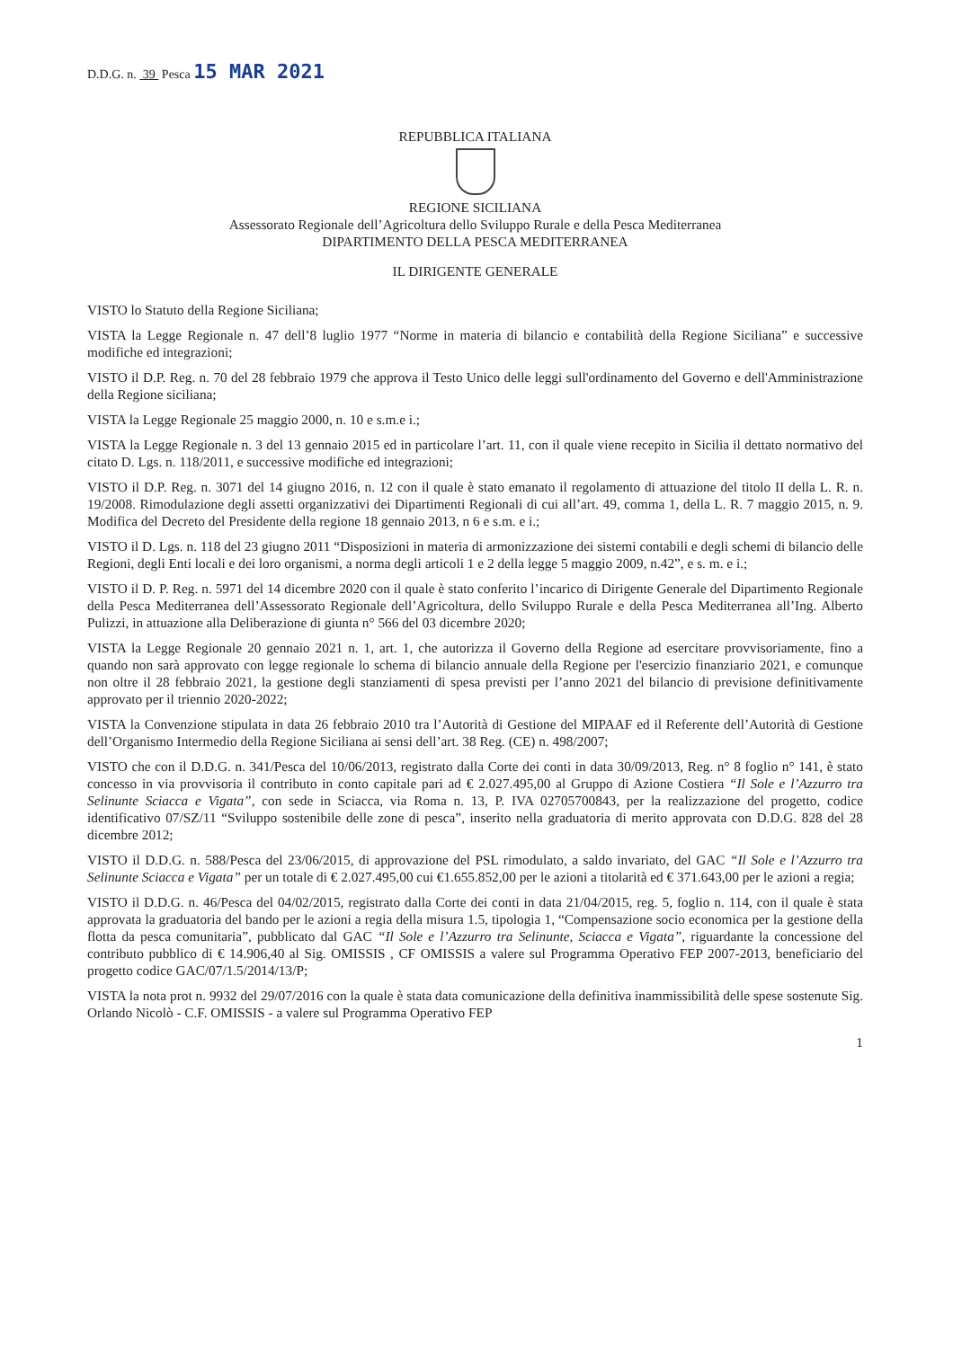D.D.G. n. 39 Pesca 15 MAR 2021
REPUBBLICA ITALIANA
REGIONE SICILIANA
Assessorato Regionale dell’Agricoltura dello Sviluppo Rurale e della Pesca Mediterranea
DIPARTIMENTO DELLA PESCA MEDITERRANEA
IL DIRIGENTE GENERALE
VISTO lo Statuto della Regione Siciliana;
VISTA la Legge Regionale n. 47 dell’8 luglio 1977 “Norme in materia di bilancio e contabilità della Regione Siciliana” e successive modifiche ed integrazioni;
VISTO il D.P. Reg. n. 70 del 28 febbraio 1979 che approva il Testo Unico delle leggi sull'ordinamento del Governo e dell'Amministrazione della Regione siciliana;
VISTA la Legge Regionale 25 maggio 2000, n. 10 e s.m.e i.;
VISTA la Legge Regionale n. 3 del 13 gennaio 2015 ed in particolare l’art. 11, con il quale viene recepito in Sicilia il dettato normativo del citato D. Lgs. n. 118/2011, e successive modifiche ed integrazioni;
VISTO il D.P. Reg. n. 3071 del 14 giugno 2016, n. 12 con il quale è stato emanato il regolamento di attuazione del titolo II della L. R. n. 19/2008. Rimodulazione degli assetti organizzativi dei Dipartimenti Regionali di cui all’art. 49, comma 1, della L. R. 7 maggio 2015, n. 9. Modifica del Decreto del Presidente della regione 18 gennaio 2013, n 6 e s.m. e i.;
VISTO il D. Lgs. n. 118 del 23 giugno 2011 “Disposizioni in materia di armonizzazione dei sistemi contabili e degli schemi di bilancio delle Regioni, degli Enti locali e dei loro organismi, a norma degli articoli 1 e 2 della legge 5 maggio 2009, n.42”, e s. m. e i.;
VISTO il D. P. Reg. n. 5971 del 14 dicembre 2020 con il quale è stato conferito l’incarico di Dirigente Generale del Dipartimento Regionale della Pesca Mediterranea dell’Assessorato Regionale dell’Agricoltura, dello Sviluppo Rurale e della Pesca Mediterranea all’Ing. Alberto Pulizzi, in attuazione alla Deliberazione di giunta n° 566 del 03 dicembre 2020;
VISTA la Legge Regionale 20 gennaio 2021 n. 1, art. 1, che autorizza il Governo della Regione ad esercitare provvisoriamente, fino a quando non sarà approvato con legge regionale lo schema di bilancio annuale della Regione per l'esercizio finanziario 2021, e comunque non oltre il 28 febbraio 2021, la gestione degli stanziamenti di spesa previsti per l’anno 2021 del bilancio di previsione definitivamente approvato per il triennio 2020-2022;
VISTA la Convenzione stipulata in data 26 febbraio 2010 tra l’Autorità di Gestione del MIPAAF ed il Referente dell’Autorità di Gestione dell’Organismo Intermedio della Regione Siciliana ai sensi dell’art. 38 Reg. (CE) n. 498/2007;
VISTO che con il D.D.G. n. 341/Pesca del 10/06/2013, registrato dalla Corte dei conti in data 30/09/2013, Reg. n° 8 foglio n° 141, è stato concesso in via provvisoria il contributo in conto capitale pari ad € 2.027.495,00 al Gruppo di Azione Costiera “Il Sole e l’Azzurro tra Selinunte Sciacca e Vigata”, con sede in Sciacca, via Roma n. 13, P. IVA 02705700843, per la realizzazione del progetto, codice identificativo 07/SZ/11 “Sviluppo sostenibile delle zone di pesca”, inserito nella graduatoria di merito approvata con D.D.G. 828 del 28 dicembre 2012;
VISTO il D.D.G. n. 588/Pesca del 23/06/2015, di approvazione del PSL rimodulato, a saldo invariato, del GAC “Il Sole e l’Azzurro tra Selinunte Sciacca e Vigata” per un totale di € 2.027.495,00 cui €1.655.852,00 per le azioni a titolarità ed € 371.643,00 per le azioni a regia;
VISTO il D.D.G. n. 46/Pesca del 04/02/2015, registrato dalla Corte dei conti in data 21/04/2015, reg. 5, foglio n. 114, con il quale è stata approvata la graduatoria del bando per le azioni a regia della misura 1.5, tipologia 1, “Compensazione socio economica per la gestione della flotta da pesca comunitaria”, pubblicato dal GAC “Il Sole e l’Azzurro tra Selinunte, Sciacca e Vigata”, riguardante la concessione del contributo pubblico di € 14.906,40 al Sig. OMISSIS , CF OMISSIS a valere sul Programma Operativo FEP 2007-2013, beneficiario del progetto codice GAC/07/1.5/2014/13/P;
VISTA la nota prot n. 9932 del 29/07/2016 con la quale è stata data comunicazione della definitiva inammissibilità delle spese sostenute Sig. Orlando Nicolò - C.F. OMISSIS - a valere sul Programma Operativo FEP
1